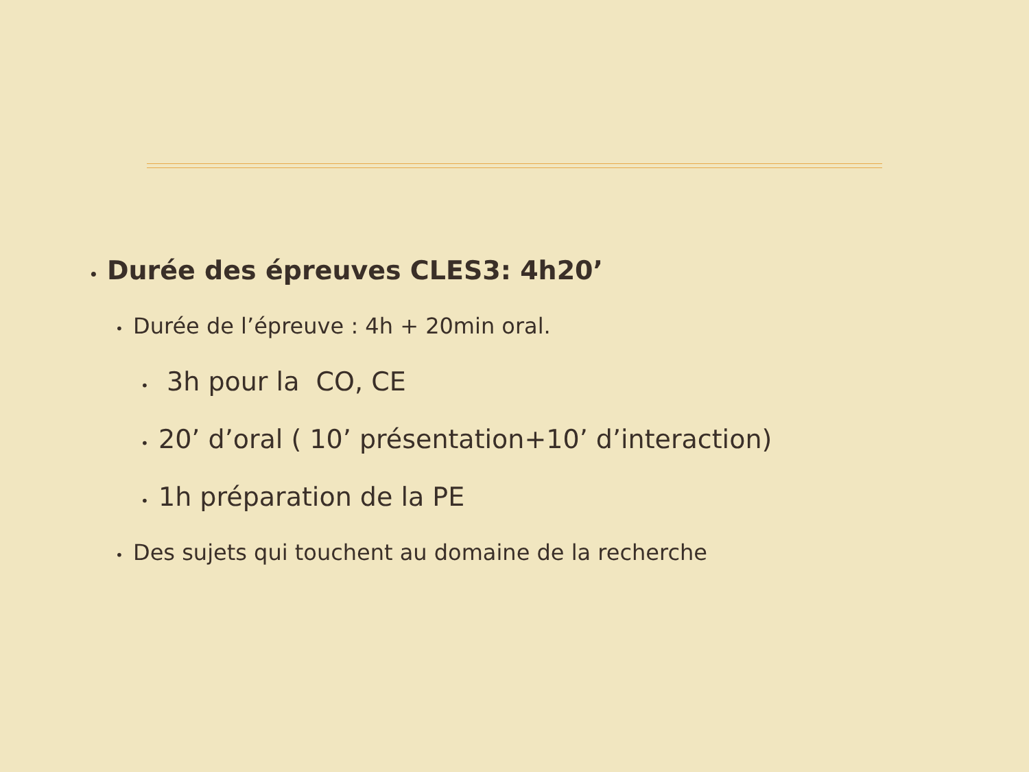• Durée des épreuves CLES3: 4h20’
• Durée de l’épreuve : 4h + 20min oral.
• 3h pour la CO, CE
• 20’ d’oral ( 10’ présentation+10’ d’interaction)
• 1h préparation de la PE
• Des sujets qui touchent au domaine de la recherche